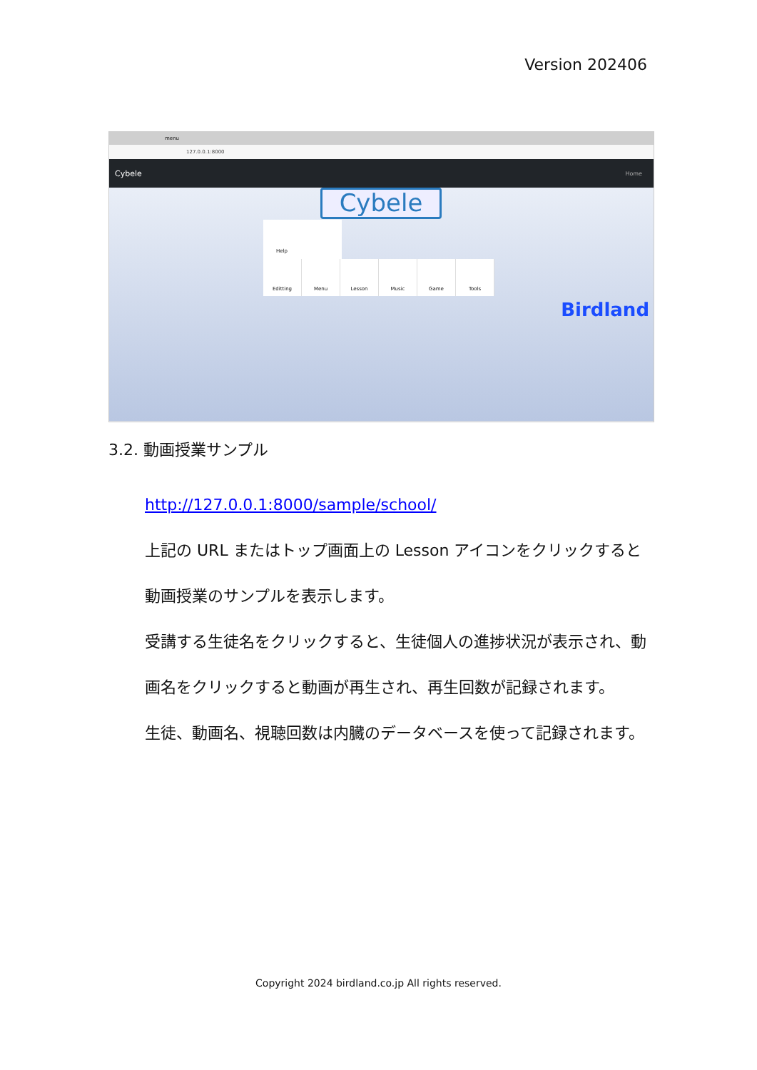Version 202406
menu
127.0.0.1:8000
Cybele Home
Cybele
Help
Editting Menu Lesson Music Game Tools
Birdland
3.2. 動画授業サンプル
http://127.0.0.1:8000/sample/school/
上記の URL またはトップ画面上の Lesson アイコンをクリックすると動画授業のサンプルを表示します。
受講する生徒名をクリックすると、生徒個人の進捗状況が表示され、動画名をクリックすると動画が再生され、再生回数が記録されます。
生徒、動画名、視聴回数は内臓のデータベースを使って記録されます。
Copyright 2024 birdland.co.jp All rights reserved.